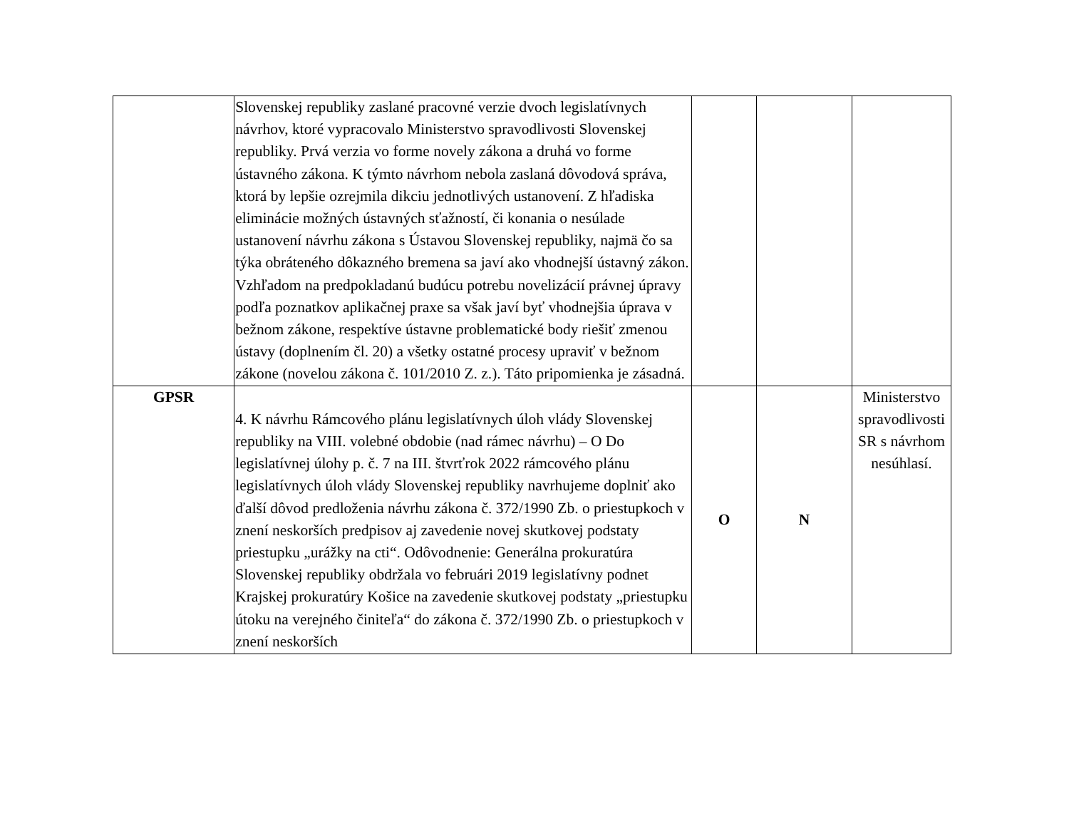| | Slovenskej republiky zaslané pracovné verzie dvoch legislatívnych návrhov, ktoré vypracovalo Ministerstvo spravodlivosti Slovenskej republiky. Prvá verzia vo forme novely zákona a druhá vo forme ústavného zákona. K týmto návrhom nebola zaslaná dôvodová správa, ktorá by lepšie ozrejmila dikciu jednotlivých ustanovení. Z hľadiska eliminácie možných ústavných sťažností, či konania o nesúlade ustanovení návrhu zákona s Ústavou Slovenskej republiky, najmä čo sa týka obráteného dôkazného bremena sa javí ako vhodnejší ústavný zákon. Vzhľadom na predpokladanú budúcu potrebu novelizácií právnej úpravy podľa poznatkov aplikačnej praxe sa však javí byť vhodnejšia úprava v bežnom zákone, respektíve ústavne problematické body riešiť zmenou ústavy (doplnením čl. 20) a všetky ostatné procesy upraviť v bežnom zákone (novelou zákona č. 101/2010 Z. z.). Táto pripomienka je zásadná. | | | |
| GPSR | 4. K návrhu Rámcového plánu legislatívnych úloh vlády Slovenskej republiky na VIII. volebné obdobie (nad rámec návrhu) – O Do legislatívnej úlohy p. č. 7 na III. štvrťrok 2022 rámcového plánu legislatívnych úloh vlády Slovenskej republiky navrhujeme doplniť ako ďalší dôvod predloženia návrhu zákona č. 372/1990 Zb. o priestupkoch v znení neskorších predpisov aj zavedenie novej skutkovej podstaty priestupku „urážky na cti“. Odôvodnenie: Generálna prokuratúra Slovenskej republiky obdržala vo februári 2019 legislatívny podnet Krajskej prokuratúry Košice na zavedenie skutkovej podstaty „priestupku útoku na verejného činiteľa“ do zákona č. 372/1990 Zb. o priestupkoch v znení neskorších | O | N | Ministerstvo spravodlivosti SR s návrhom nesúhlasí. |